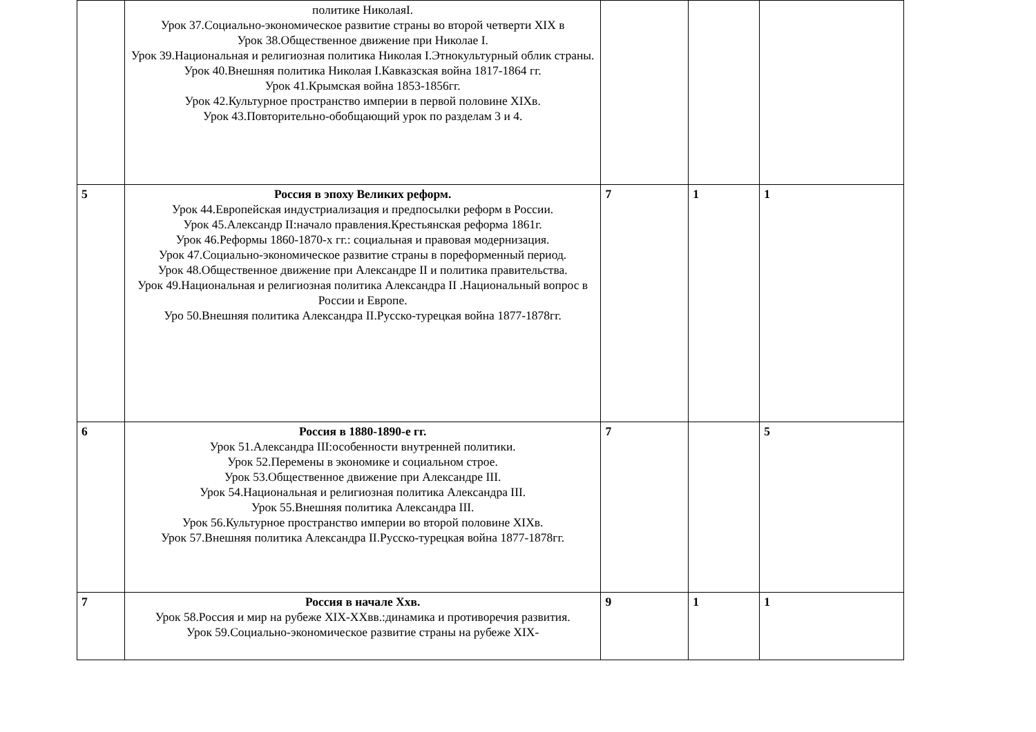| | политике НиколаяI. Урок 37.Социально-экономическое развитие страны во второй четверти XIX в Урок 38.Общественное движение при Николае I. Урок 39.Национальная и религиозная политика Николая I.Этнокультурный облик страны. Урок 40.Внешняя политика Николая I.Кавказская война 1817-1864 гг. Урок 41.Крымская война 1853-1856гг. Урок 42.Культурное пространство империи в первой половине XIXв. Урок 43.Повторительно-обобщающий урок по разделам 3 и 4. | | | |
| 5 | Россия в эпоху Великих реформ. Урок 44.Европейская индустриализация и предпосылки реформ в России. Урок 45.Александр II:начало правления.Крестьянская реформа 1861г. Урок 46.Реформы 1860-1870-х гг.: социальная и правовая модернизация. Урок 47.Социально-экономическое развитие страны в пореформенный период. Урок 48.Общественное движение при Александре II и политика правительства. Урок 49.Национальная и религиозная политика Александра II .Национальный вопрос в России и Европе. Уро 50.Внешняя политика Александра II.Русско-турецкая война 1877-1878гг. | 7 | 1 | 1 |
| 6 | Россия в 1880-1890-е гг. Урок 51.Александра III:особенности внутренней политики. Урок 52.Перемены в экономике и социальном строе. Урок 53.Общественное движение при Александре III. Урок 54.Национальная и религиозная политика Александра III. Урок 55.Внешняя политика Александра III. Урок 56.Культурное пространство империи во второй половине XIXв. Урок 57.Внешняя политика Александра II.Русско-турецкая война 1877-1878гг. | 7 | | 5 |
| 7 | Россия в начале Ххв. Урок 58.Россия и мир на рубеже XIX-XXвв.:динамика и противоречия развития. Урок 59.Социально-экономическое развитие страны на рубеже XIX- | 9 | 1 | 1 |